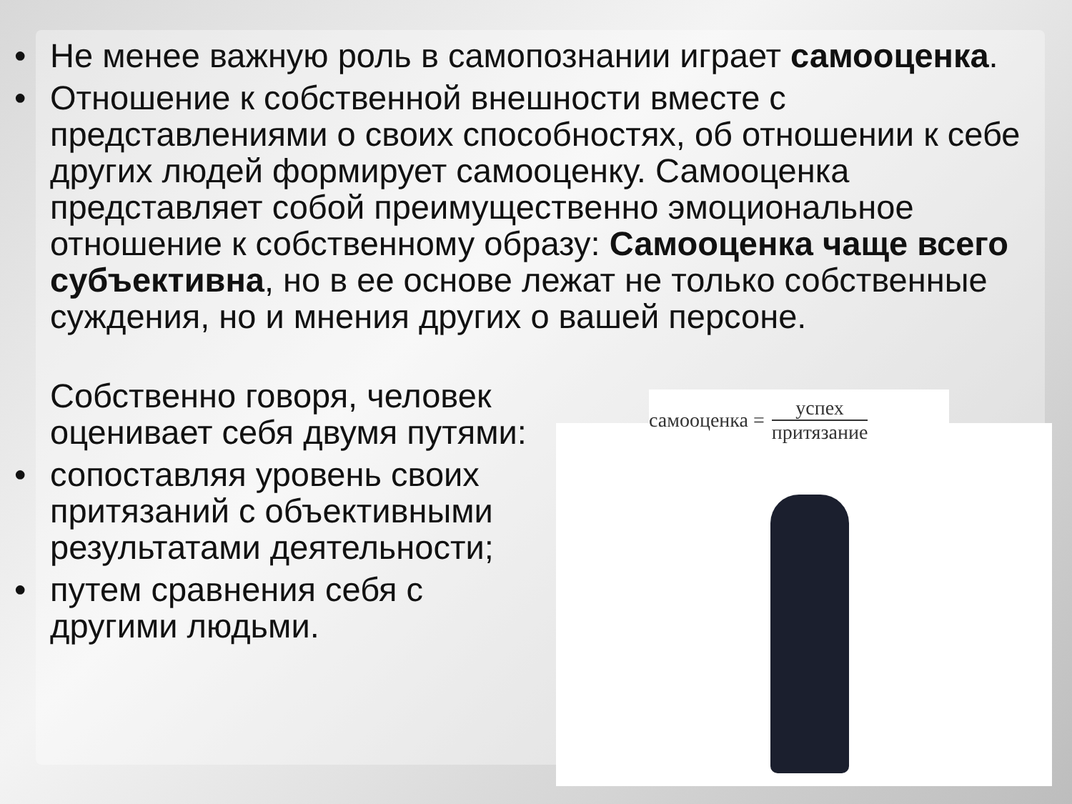• Не менее важную роль в самопознании играет самооценка.
• Отношение к собственной внешности вместе с представлениями о своих способностях, об отношении к себе других людей формирует самооценку. Самооценка представляет собой преимущественно эмоциональное отношение к собственному образу: Самооценка чаще всего субъективна, но в ее основе лежат не только собственные суждения, но и мнения других о вашей персоне.
Собственно говоря, человек оценивает себя двумя путями:
• сопоставляя уровень своих притязаний с объективными результатами деятельности;
• путем сравнения себя с другими людьми.
самооценка =
успех
притязание